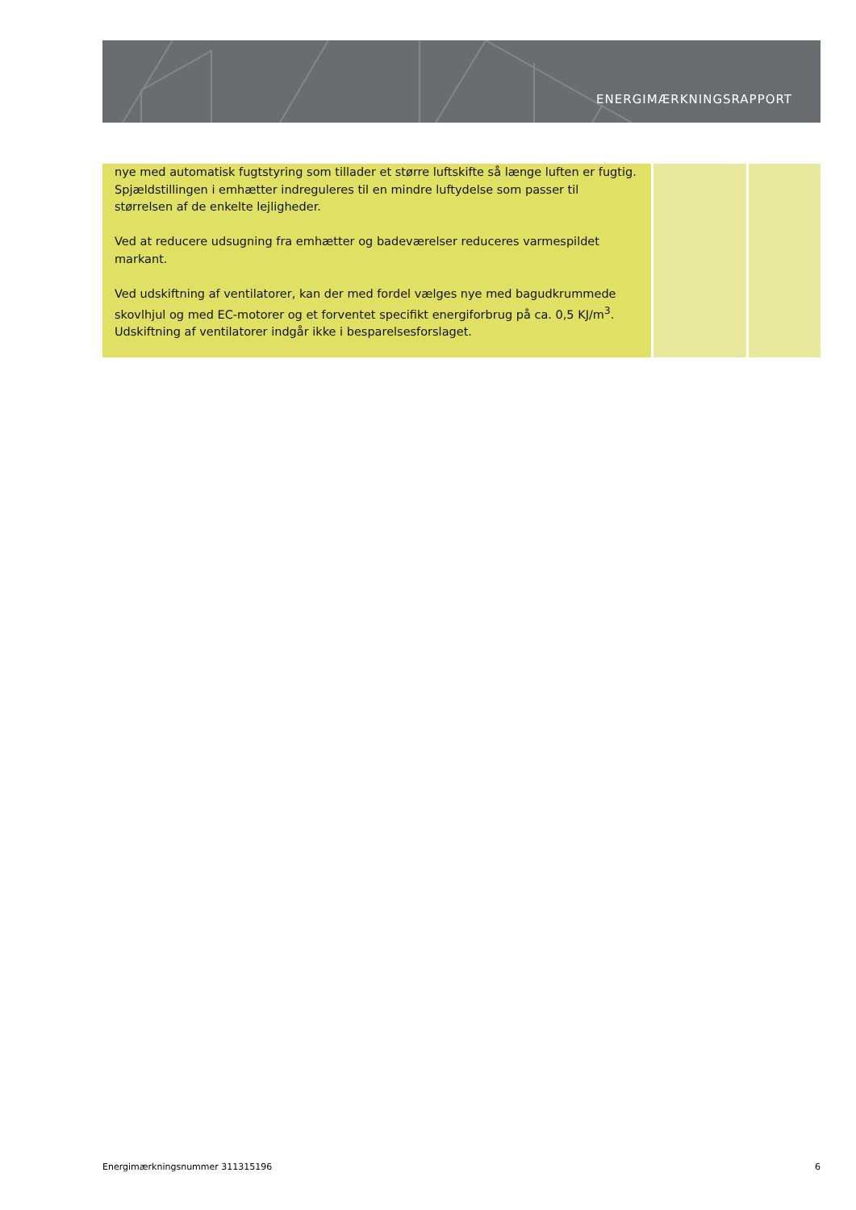ENERGIMÆRKNINGSRAPPORT
| nye med automatisk fugtstyring som tillader et større luftskifte så længe luften er fugtig. Spjældstillingen i emhætter indreguleres til en mindre luftydelse som passer til størrelsen af de enkelte lejligheder. Ved at reducere udsugning fra emhætter og badeværelser reduceres varmespildet markant. Ved udskiftning af ventilatorer, kan der med fordel vælges nye med bagudkrummede skovlhjul og med EC-motorer og et forventet specifikt energiforbrug på ca. 0,5 KJ/m<sup>3</sup>. Udskiftning af ventilatorer indgår ikke i besparelsesforslaget. | | |
Energimærkningsnummer 311315196 6